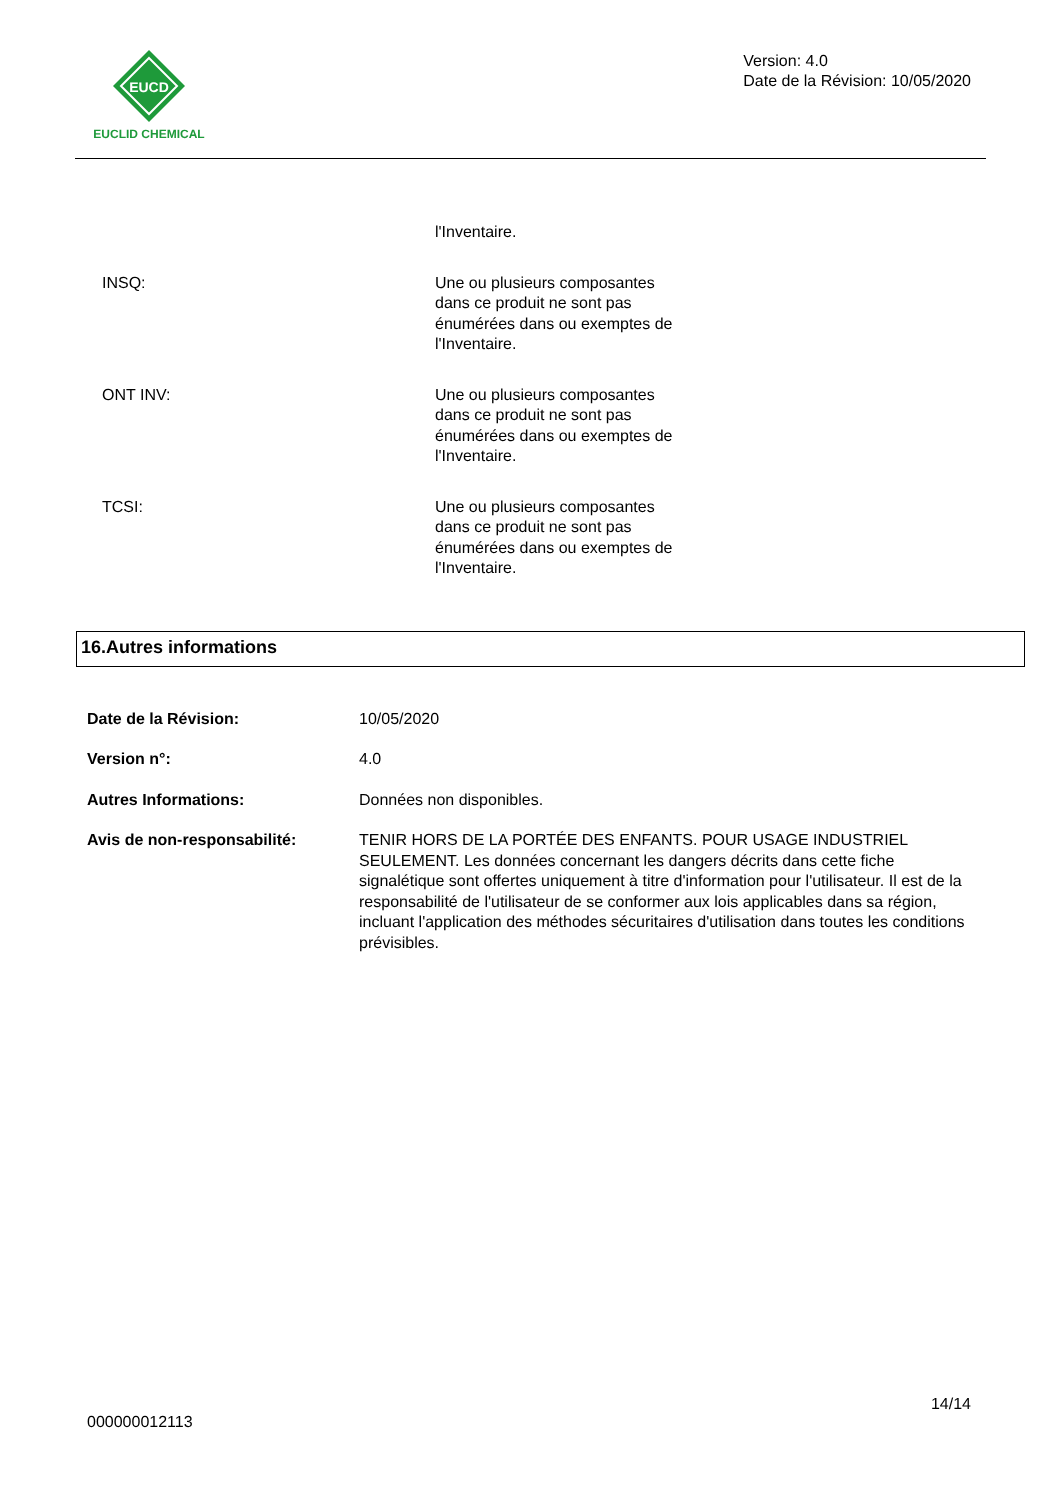EUCD
EUCLID CHEMICAL
Version: 4.0
Date de la Révision: 10/05/2020
l'Inventaire.
INSQ: Une ou plusieurs composantes
dans ce produit ne sont pas
énumérées dans ou exemptes de
l'Inventaire.
ONT INV: Une ou plusieurs composantes
dans ce produit ne sont pas
énumérées dans ou exemptes de
l'Inventaire.
TCSI: Une ou plusieurs composantes
dans ce produit ne sont pas
énumérées dans ou exemptes de
l'Inventaire.
16.Autres informations
Date de la Révision: 10/05/2020
Version n°: 4.0
Autres Informations: Données non disponibles.
Avis de non-responsabilité: TENIR HORS DE LA PORTÉE DES ENFANTS. POUR USAGE INDUSTRIEL SEULEMENT. Les données concernant les dangers décrits dans cette fiche signalétique sont offertes uniquement à titre d'information pour l'utilisateur. Il est de la responsabilité de l'utilisateur de se conformer aux lois applicables dans sa région, incluant l'application des méthodes sécuritaires d'utilisation dans toutes les conditions prévisibles.
14/14
000000012113